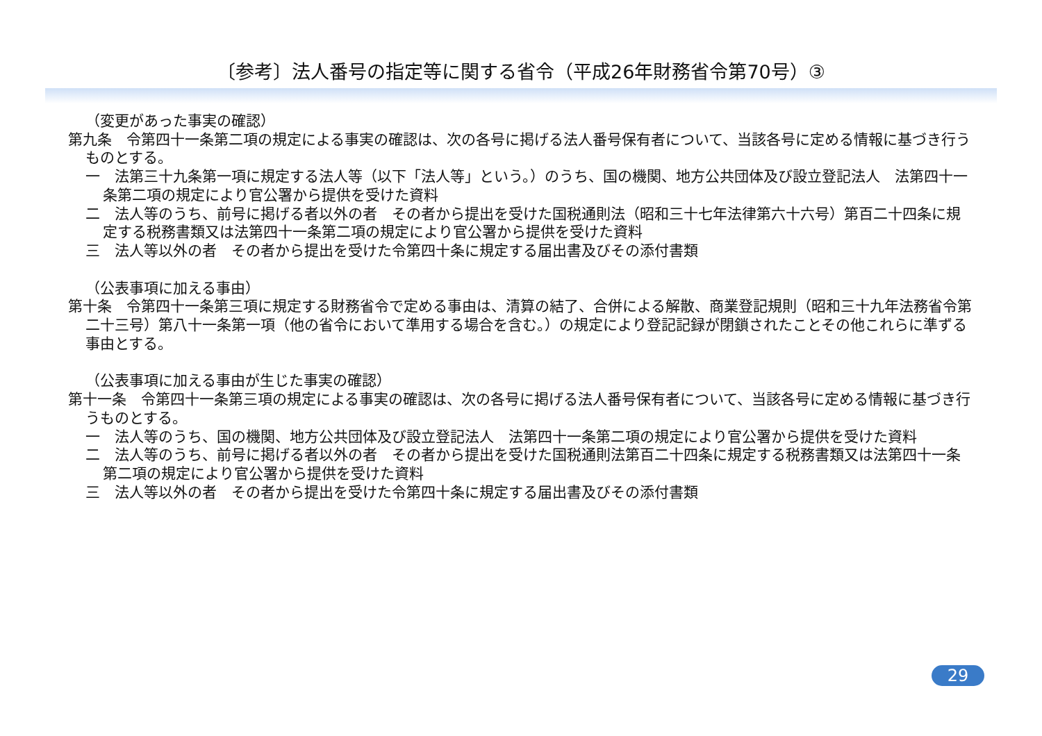〔参考〕法人番号の指定等に関する省令（平成26年財務省令第70号）③
（変更があった事実の確認）
第九条　令第四十一条第二項の規定による事実の確認は、次の各号に掲げる法人番号保有者について、当該各号に定める情報に基づき行うものとする。
一　法第三十九条第一項に規定する法人等（以下「法人等」という。）のうち、国の機関、地方公共団体及び設立登記法人　法第四十一条第二項の規定により官公署から提供を受けた資料
二　法人等のうち、前号に掲げる者以外の者　その者から提出を受けた国税通則法（昭和三十七年法律第六十六号）第百二十四条に規定する税務書類又は法第四十一条第二項の規定により官公署から提供を受けた資料
三　法人等以外の者　その者から提出を受けた令第四十条に規定する届出書及びその添付書類
（公表事項に加える事由）
第十条　令第四十一条第三項に規定する財務省令で定める事由は、清算の結了、合併による解散、商業登記規則（昭和三十九年法務省令第二十三号）第八十一条第一項（他の省令において準用する場合を含む。）の規定により登記記録が閉鎖されたことその他これらに準ずる事由とする。
（公表事項に加える事由が生じた事実の確認）
第十一条　令第四十一条第三項の規定による事実の確認は、次の各号に掲げる法人番号保有者について、当該各号に定める情報に基づき行うものとする。
一　法人等のうち、国の機関、地方公共団体及び設立登記法人　法第四十一条第二項の規定により官公署から提供を受けた資料
二　法人等のうち、前号に掲げる者以外の者　その者から提出を受けた国税通則法第百二十四条に規定する税務書類又は法第四十一条第二項の規定により官公署から提供を受けた資料
三　法人等以外の者　その者から提出を受けた令第四十条に規定する届出書及びその添付書類
29